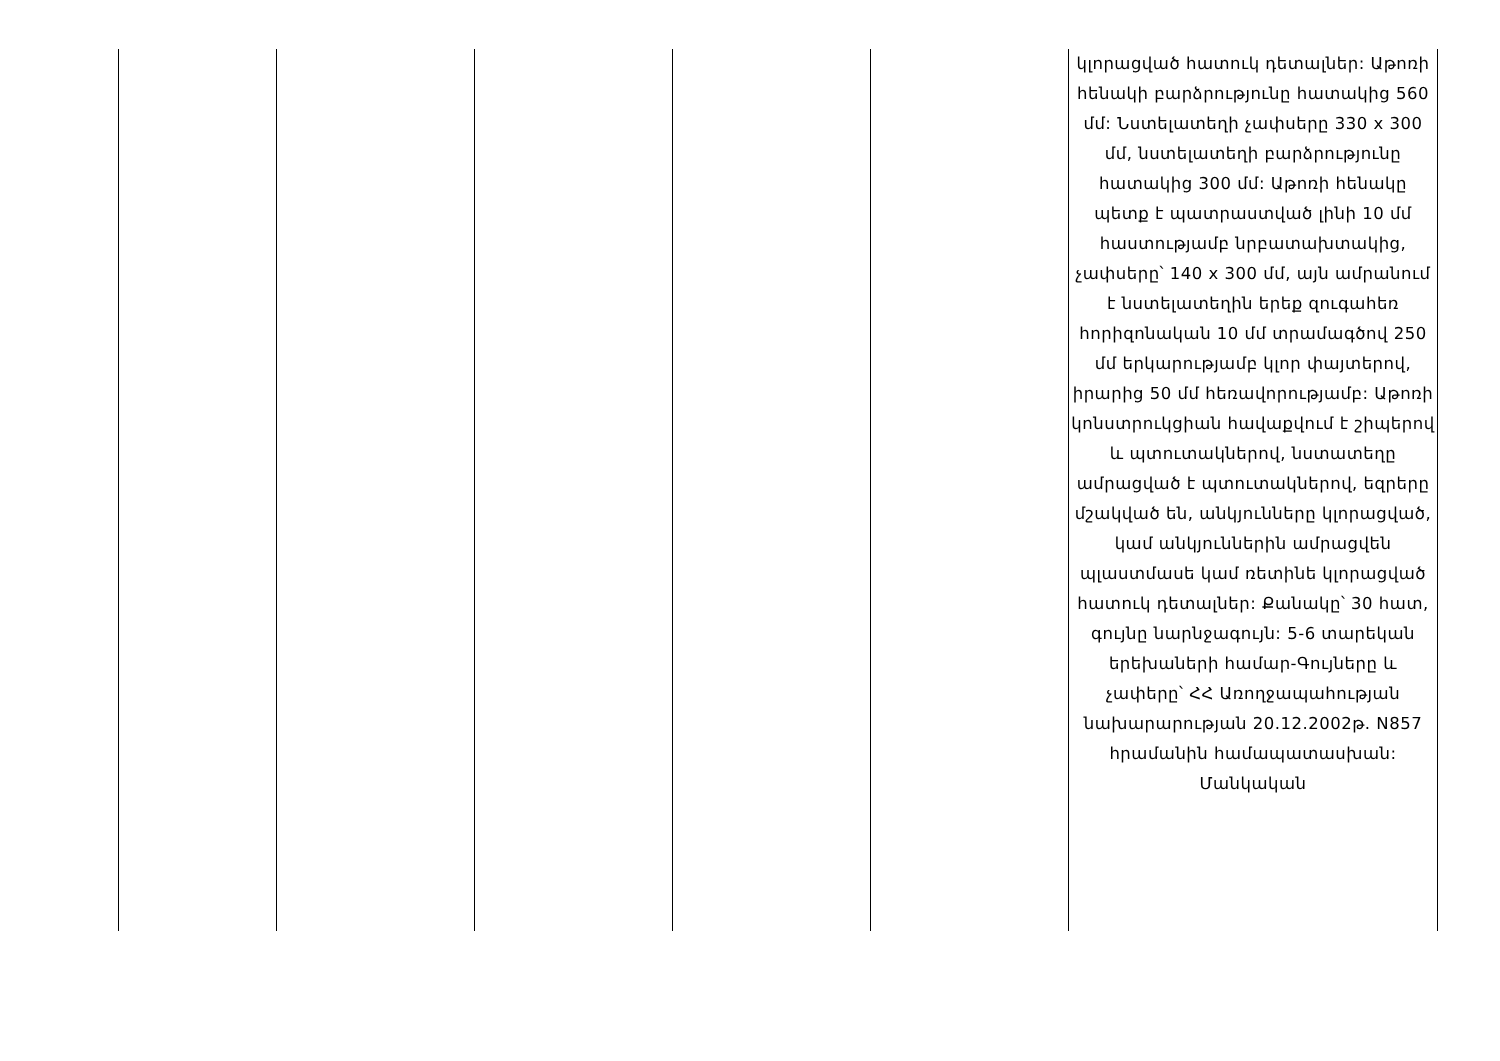| | | | | | կլորացված հատուկ դետալներ: Աթոռի հենակի բարձրությունը հատակից 560 մմ: Նստելատեղի չափսերը 330 x 300 մմ, նստելատեղի բարձրությունը հատակից 300 մմ: Աթոռի հենակը պետք է պատրաստված լինի 10 մմ հաստությամբ նրբատախտակից, չափսերը՝ 140 x 300 մմ, այն ամրանում է նստելատեղին երեք զուգահեռ հորիզոնական 10 մմ տրամագծով 250 մմ երկարությամբ կլոր փայտերով, իրարից 50 մմ հեռավորությամբ: Աթոռի կոնստրուկցիան հավաքվում է շիպերով և պտուտակներով, նստատեղը ամրացված է պտուտակներով, եզրերը մշակված են, անկյունները կլորացված, կամ անկյուններին ամրացվեն պլաստմասե կամ ռետինե կլորացված հատուկ դետալներ: Քանակը՝ 30 հատ, գույնը նարնջագույն: 5-6 տարեկան երեխաների համար-Գույները և չափերը՝ ՀՀ Առողջապահության նախարարության 20.12.2002թ. N857 հրամանին համապատասխան: Մանկական |